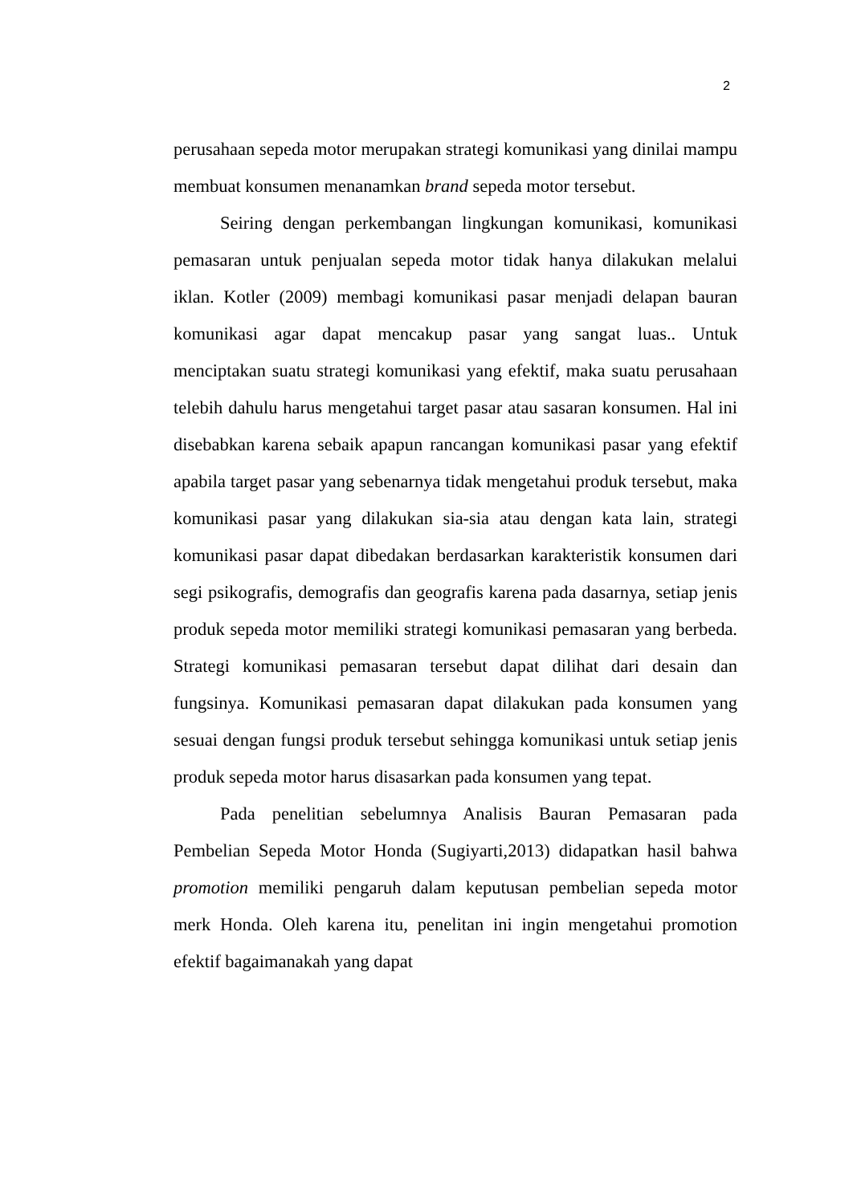2
perusahaan sepeda motor merupakan strategi komunikasi yang dinilai mampu membuat konsumen menanamkan brand sepeda motor tersebut.
Seiring dengan perkembangan lingkungan komunikasi, komunikasi pemasaran untuk penjualan sepeda motor tidak hanya dilakukan melalui iklan. Kotler (2009) membagi komunikasi pasar menjadi delapan bauran komunikasi agar dapat mencakup pasar yang sangat luas.. Untuk menciptakan suatu strategi komunikasi yang efektif, maka suatu perusahaan telebih dahulu harus mengetahui target pasar atau sasaran konsumen. Hal ini disebabkan karena sebaik apapun rancangan komunikasi pasar yang efektif apabila target pasar yang sebenarnya tidak mengetahui produk tersebut, maka komunikasi pasar yang dilakukan sia-sia atau dengan kata lain, strategi komunikasi pasar dapat dibedakan berdasarkan karakteristik konsumen dari segi psikografis, demografis dan geografis karena pada dasarnya, setiap jenis produk sepeda motor memiliki strategi komunikasi pemasaran yang berbeda. Strategi komunikasi pemasaran tersebut dapat dilihat dari desain dan fungsinya. Komunikasi pemasaran dapat dilakukan pada konsumen yang sesuai dengan fungsi produk tersebut sehingga komunikasi untuk setiap jenis produk sepeda motor harus disasarkan pada konsumen yang tepat.
Pada penelitian sebelumnya Analisis Bauran Pemasaran pada Pembelian Sepeda Motor Honda (Sugiyarti,2013) didapatkan hasil bahwa promotion memiliki pengaruh dalam keputusan pembelian sepeda motor merk Honda. Oleh karena itu, penelitan ini ingin mengetahui promotion efektif bagaimanakah yang dapat